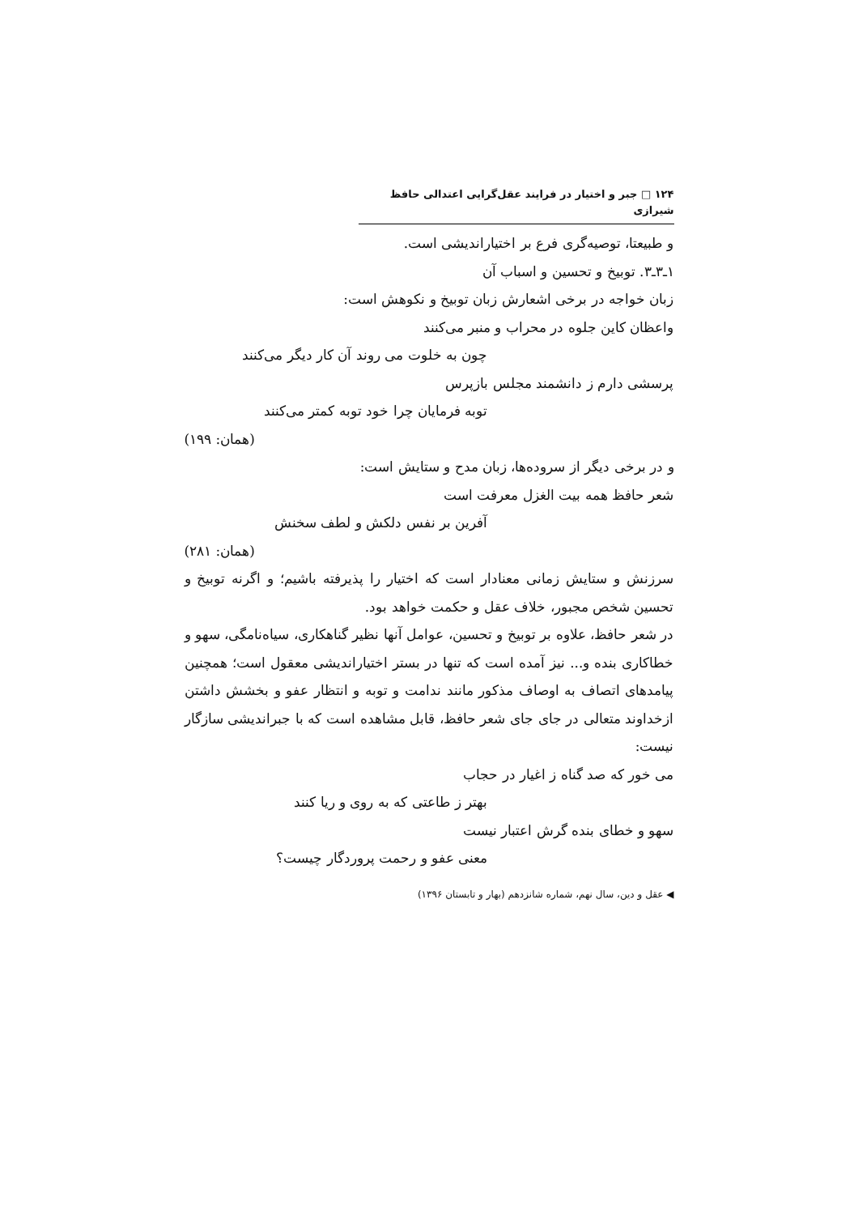۱۲۴ □ جبر و اختیار در فرایند عقل‌گرایی اعتدالی حافظ شیرازی
و طبیعتا، توصیه‌گری فرع بر اختیاراندیشی است.
۱ـ۳ـ۳. توبیخ و تحسین و اسباب آن
زبان خواجه در برخی اشعارش زبان توبیخ و نکوهش است:
واعظان کاین جلوه در محراب و منبر می‌کنند
چون به خلوت می روند آن کار دیگر می‌کنند
پرسشی دارم ز دانشمند مجلس بازپرس
توبه فرمایان چرا خود توبه کمتر می‌کنند
(همان: ۱۹۹)
و در برخی دیگر از سروده‌ها، زبان مدح و ستایش است:
شعر حافظ همه بیت الغزل معرفت است
آفرین بر نفس دلکش و لطف سخنش
(همان: ۲۸۱)
سرزنش و ستایش زمانی معنادار است که اختیار را پذیرفته باشیم؛ و اگرنه توبیخ و تحسین شخص مجبور، خلاف عقل و حکمت خواهد بود.
در شعر حافظ، علاوه بر توبیخ و تحسین، عوامل آنها نظیر گناهکاری، سیاه‌نامگی، سهو و خطاکاری بنده و... نیز آمده است که تنها در بستر اختیاراندیشی معقول است؛ همچنین پیامدهای اتصاف به اوصاف مذکور مانند ندامت و توبه و انتظار عفو و بخشش داشتن ازخداوند متعالی در جای جای شعر حافظ، قابل مشاهده است که با جبراندیشی سازگار نیست:
می خور که صد گناه ز اغیار در حجاب
بهتر ز طاعتی که به روی و ریا کنند
سهو و خطای بنده گرش اعتبار نیست
معنی عفو و رحمت پروردگار چیست؟
◀ عقل و دین، سال نهم، شماره شانزدهم (بهار و تابستان ۱۳۹۶)